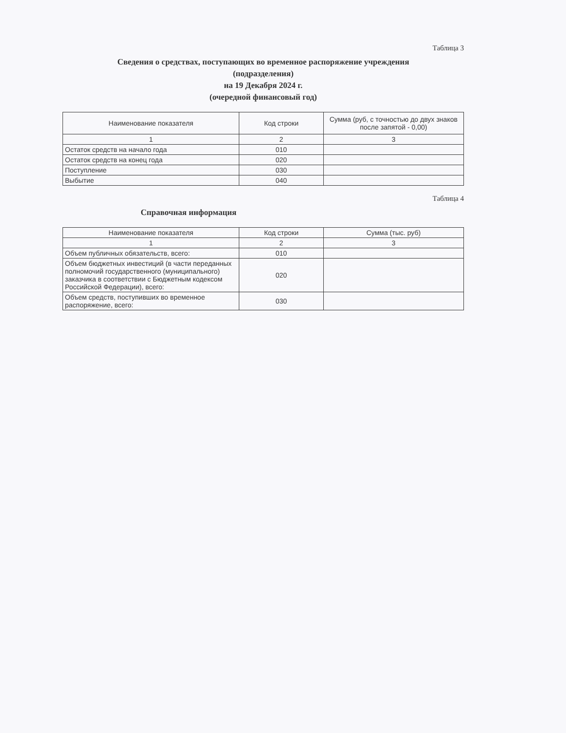Таблица 3
Сведения о средствах, поступающих во временное распоряжение учреждения
(подразделения)
на 19 Декабря 2024 г.
(очередной финансовый год)
| Наименование показателя | Код строки | Сумма (руб, с точностью до двух знаков после запятой - 0,00) |
| --- | --- | --- |
| 1 | 2 | 3 |
| Остаток средств на начало года | 010 | |
| Остаток средств на конец года | 020 | |
| Поступление | 030 | |
| Выбытие | 040 | |
Таблица 4
Справочная информация
| Наименование показателя | Код строки | Сумма (тыс. руб) |
| --- | --- | --- |
| 1 | 2 | 3 |
| Объем публичных обязательств, всего: | 010 | |
| Объем бюджетных инвестиций (в части переданных полномочий государственного (муниципального) заказчика в соответствии с Бюджетным кодексом Российской Федерации), всего: | 020 | |
| Объем средств, поступивших во временное распоряжение, всего: | 030 | |